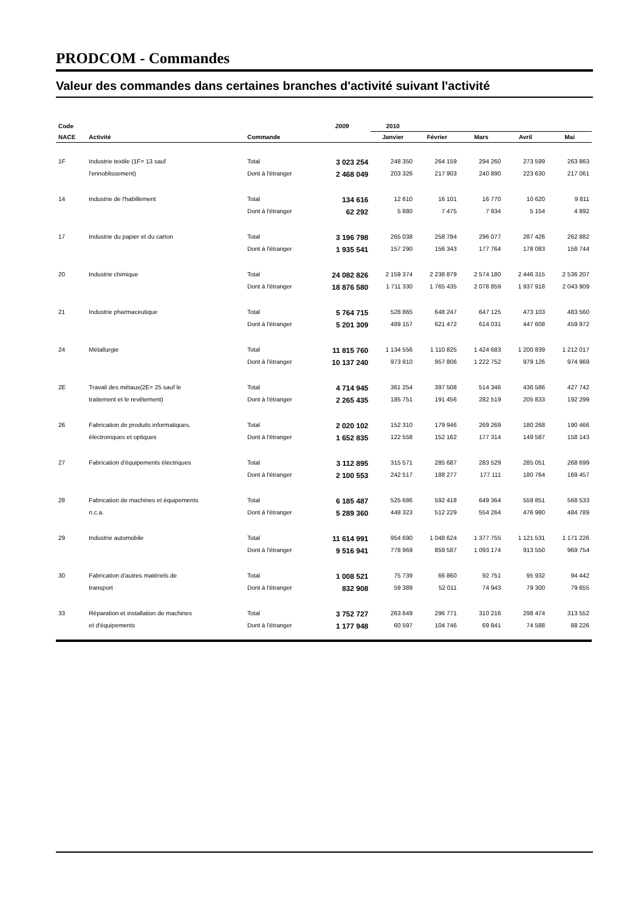PRODCOM - Commandes
Valeur des commandes dans certaines branches d'activité suivant l'activité
| Code | | | 2009 | 2010 | | | | |
| --- | --- | --- | --- | --- | --- | --- | --- | --- |
| NACE | Activité | Commande | | Janvier | Février | Mars | Avril | Mai |
| 1F | Industrie textile (1F= 13 sauf | Total | 3 023 254 | 248 350 | 264 159 | 294 260 | 273 599 | 263 863 |
| | l'ennoblissement) | Dont à l'étranger | 2 468 049 | 203 326 | 217 903 | 240 890 | 223 630 | 217 061 |
| 14 | Industrie de l'habillement | Total | 134 616 | 12 610 | 16 101 | 16 770 | 10 620 | 9 811 |
| | | Dont à l'étranger | 62 292 | 5 880 | 7 475 | 7 934 | 5 154 | 4 892 |
| 17 | Industrie du papier et du carton | Total | 3 196 798 | 265 038 | 258 784 | 296 077 | 287 426 | 262 882 |
| | | Dont à l'étranger | 1 935 541 | 157 290 | 156 343 | 177 764 | 178 083 | 158 744 |
| 20 | Industrie chimique | Total | 24 082 826 | 2 159 374 | 2 238 879 | 2 574 180 | 2 446 315 | 2 536 207 |
| | | Dont à l'étranger | 18 876 580 | 1 711 330 | 1 765 435 | 2 078 859 | 1 937 918 | 2 043 909 |
| 21 | Industrie pharmaceutique | Total | 5 764 715 | 528 865 | 648 247 | 647 125 | 473 103 | 483 560 |
| | | Dont à l'étranger | 5 201 309 | 489 157 | 621 472 | 614 031 | 447 608 | 459 972 |
| 24 | Métallurgie | Total | 11 815 760 | 1 134 556 | 1 110 825 | 1 424 683 | 1 200 839 | 1 212 017 |
| | | Dont à l'étranger | 10 137 240 | 973 910 | 957 806 | 1 222 752 | 979 126 | 974 969 |
| 2E | Travail des métaux(2E= 25 sauf le | Total | 4 714 945 | 361 254 | 397 508 | 514 346 | 436 586 | 427 742 |
| | traitement et le revêtement) | Dont à l'étranger | 2 265 435 | 185 751 | 191 456 | 282 519 | 205 833 | 192 299 |
| 26 | Fabrication de produits informatiques, | Total | 2 020 102 | 152 310 | 179 946 | 269 269 | 180 268 | 190 466 |
| | électroniques et optiques | Dont à l'étranger | 1 652 835 | 122 558 | 152 162 | 177 314 | 149 587 | 158 143 |
| 27 | Fabrication d'équipements électriques | Total | 3 112 895 | 315 571 | 285 687 | 283 529 | 285 051 | 268 699 |
| | | Dont à l'étranger | 2 100 553 | 242 517 | 188 277 | 177 111 | 180 764 | 169 457 |
| 28 | Fabrication de machines et équipements | Total | 6 185 487 | 525 686 | 592 418 | 649 364 | 559 851 | 568 533 |
| | n.c.a. | Dont à l'étranger | 5 289 360 | 448 323 | 512 229 | 554 264 | 476 980 | 484 789 |
| 29 | Industrie automobile | Total | 11 614 991 | 954 690 | 1 048 624 | 1 377 755 | 1 121 531 | 1 171 226 |
| | | Dont à l'étranger | 9 516 941 | 778 969 | 859 587 | 1 093 174 | 913 550 | 969 754 |
| 30 | Fabrication d'autres matériels de | Total | 1 008 521 | 75 739 | 66 860 | 92 751 | 95 932 | 94 442 |
| | transport | Dont à l'étranger | 832 908 | 59 389 | 52 011 | 74 943 | 79 300 | 79 655 |
| 33 | Réparation et installation de machines | Total | 3 752 727 | 263 649 | 296 771 | 310 216 | 298 474 | 313 552 |
| | et d'équipements | Dont à l'étranger | 1 177 948 | 60 597 | 104 746 | 69 841 | 74 588 | 88 226 |